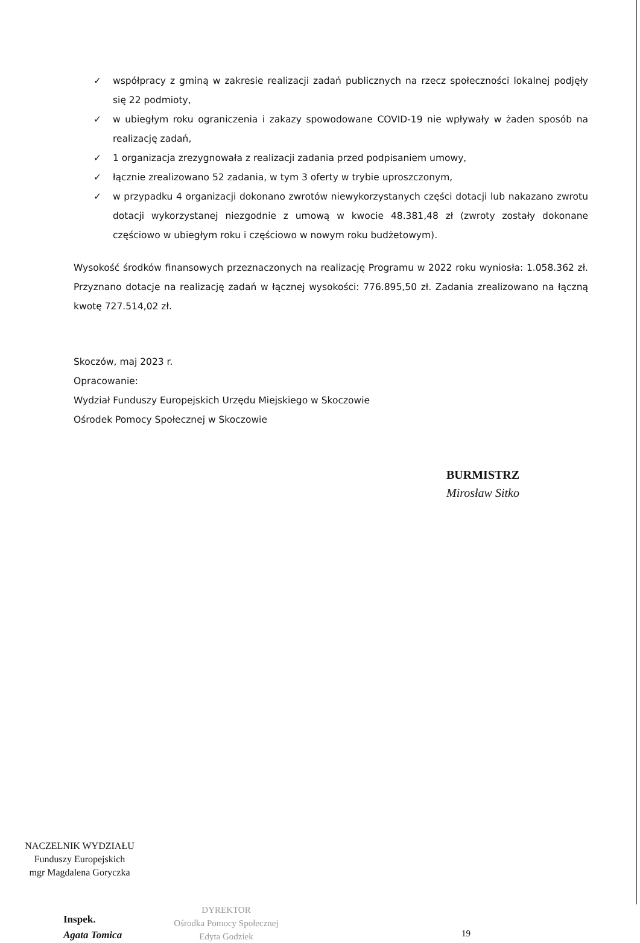✓ współpracy z gminą w zakresie realizacji zadań publicznych na rzecz społeczności lokalnej podjęły się 22 podmioty,
✓ w ubiegłym roku ograniczenia i zakazy spowodowane COVID-19 nie wpływały w żaden sposób na realizację zadań,
✓ 1 organizacja zrezygnowała z realizacji zadania przed podpisaniem umowy,
✓ łącznie zrealizowano 52 zadania, w tym 3 oferty w trybie uproszczonym,
✓ w przypadku 4 organizacji dokonano zwrotów niewykorzystanych części dotacji lub nakazano zwrotu dotacji wykorzystanej niezgodnie z umową w kwocie 48.381,48 zł (zwroty zostały dokonane częściowo w ubiegłym roku i częściowo w nowym roku budżetowym).
Wysokość środków finansowych przeznaczonych na realizację Programu w 2022 roku wyniosła: 1.058.362 zł. Przyznano dotacje na realizację zadań w łącznej wysokości: 776.895,50 zł. Zadania zrealizowano na łączną kwotę 727.514,02 zł.
Skoczów, maj 2023 r.
Opracowanie:
Wydział Funduszy Europejskich Urzędu Miejskiego w Skoczowie
Ośrodek Pomocy Społecznej w Skoczowie
BURMISTRZ
Mirosław Sitko
NACZELNIK WYDZIAŁU
Funduszy Europejskich
mgr Magdalena Goryczka
Inspek.
Agata Tomica
DYREKTOR
Ośrodka Pomocy Społecznej
Edyta Godziek
19